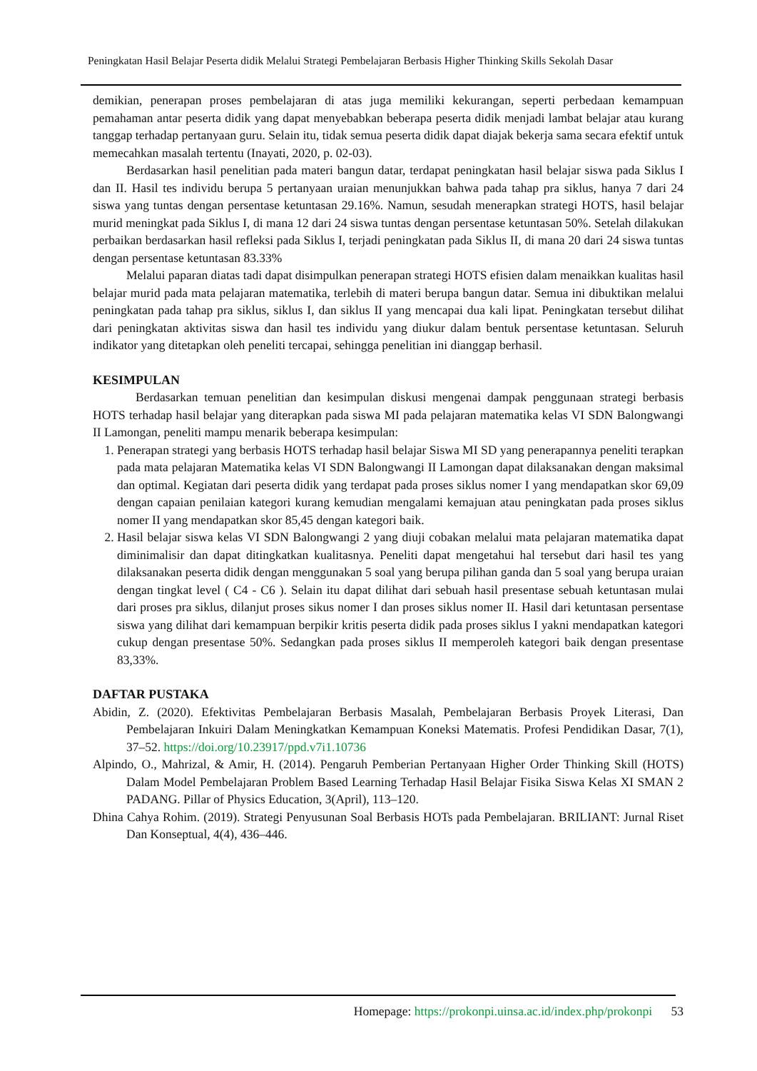Peningkatan Hasil Belajar Peserta didik Melalui Strategi Pembelajaran Berbasis Higher Thinking Skills Sekolah Dasar
demikian, penerapan proses pembelajaran di atas juga memiliki kekurangan, seperti perbedaan kemampuan pemahaman antar peserta didik yang dapat menyebabkan beberapa peserta didik menjadi lambat belajar atau kurang tanggap terhadap pertanyaan guru. Selain itu, tidak semua peserta didik dapat diajak bekerja sama secara efektif untuk memecahkan masalah tertentu (Inayati, 2020, p. 02-03).
Berdasarkan hasil penelitian pada materi bangun datar, terdapat peningkatan hasil belajar siswa pada Siklus I dan II. Hasil tes individu berupa 5 pertanyaan uraian menunjukkan bahwa pada tahap pra siklus, hanya 7 dari 24 siswa yang tuntas dengan persentase ketuntasan 29.16%. Namun, sesudah menerapkan strategi HOTS, hasil belajar murid meningkat pada Siklus I, di mana 12 dari 24 siswa tuntas dengan persentase ketuntasan 50%. Setelah dilakukan perbaikan berdasarkan hasil refleksi pada Siklus I, terjadi peningkatan pada Siklus II, di mana 20 dari 24 siswa tuntas dengan persentase ketuntasan 83.33%
Melalui paparan diatas tadi dapat disimpulkan penerapan strategi HOTS efisien dalam menaikkan kualitas hasil belajar murid pada mata pelajaran matematika, terlebih di materi berupa bangun datar. Semua ini dibuktikan melalui peningkatan pada tahap pra siklus, siklus I, dan siklus II yang mencapai dua kali lipat. Peningkatan tersebut dilihat dari peningkatan aktivitas siswa dan hasil tes individu yang diukur dalam bentuk persentase ketuntasan. Seluruh indikator yang ditetapkan oleh peneliti tercapai, sehingga penelitian ini dianggap berhasil.
KESIMPULAN
Berdasarkan temuan penelitian dan kesimpulan diskusi mengenai dampak penggunaan strategi berbasis HOTS terhadap hasil belajar yang diterapkan pada siswa MI pada pelajaran matematika kelas VI SDN Balongwangi II Lamongan, peneliti mampu menarik beberapa kesimpulan:
1. Penerapan strategi yang berbasis HOTS terhadap hasil belajar Siswa MI SD yang penerapannya peneliti terapkan pada mata pelajaran Matematika kelas VI SDN Balongwangi II Lamongan dapat dilaksanakan dengan maksimal dan optimal. Kegiatan dari peserta didik yang terdapat pada proses siklus nomer I yang mendapatkan skor 69,09 dengan capaian penilaian kategori kurang kemudian mengalami kemajuan atau peningkatan pada proses siklus nomer II yang mendapatkan skor 85,45 dengan kategori baik.
2. Hasil belajar siswa kelas VI SDN Balongwangi 2 yang diuji cobakan melalui mata pelajaran matematika dapat diminimalisir dan dapat ditingkatkan kualitasnya. Peneliti dapat mengetahui hal tersebut dari hasil tes yang dilaksanakan peserta didik dengan menggunakan 5 soal yang berupa pilihan ganda dan 5 soal yang berupa uraian dengan tingkat level ( C4 - C6 ). Selain itu dapat dilihat dari sebuah hasil presentase sebuah ketuntasan mulai dari proses pra siklus, dilanjut proses sikus nomer I dan proses siklus nomer II. Hasil dari ketuntasan persentase siswa yang dilihat dari kemampuan berpikir kritis peserta didik pada proses siklus I yakni mendapatkan kategori cukup dengan presentase 50%. Sedangkan pada proses siklus II memperoleh kategori baik dengan presentase 83,33%.
DAFTAR PUSTAKA
Abidin, Z. (2020). Efektivitas Pembelajaran Berbasis Masalah, Pembelajaran Berbasis Proyek Literasi, Dan Pembelajaran Inkuiri Dalam Meningkatkan Kemampuan Koneksi Matematis. Profesi Pendidikan Dasar, 7(1), 37–52. https://doi.org/10.23917/ppd.v7i1.10736
Alpindo, O., Mahrizal, & Amir, H. (2014). Pengaruh Pemberian Pertanyaan Higher Order Thinking Skill (HOTS) Dalam Model Pembelajaran Problem Based Learning Terhadap Hasil Belajar Fisika Siswa Kelas XI SMAN 2 PADANG. Pillar of Physics Education, 3(April), 113–120.
Dhina Cahya Rohim. (2019). Strategi Penyusunan Soal Berbasis HOTs pada Pembelajaran. BRILIANT: Jurnal Riset Dan Konseptual, 4(4), 436–446.
Homepage: https://prokonpi.uinsa.ac.id/index.php/prokonpi 53